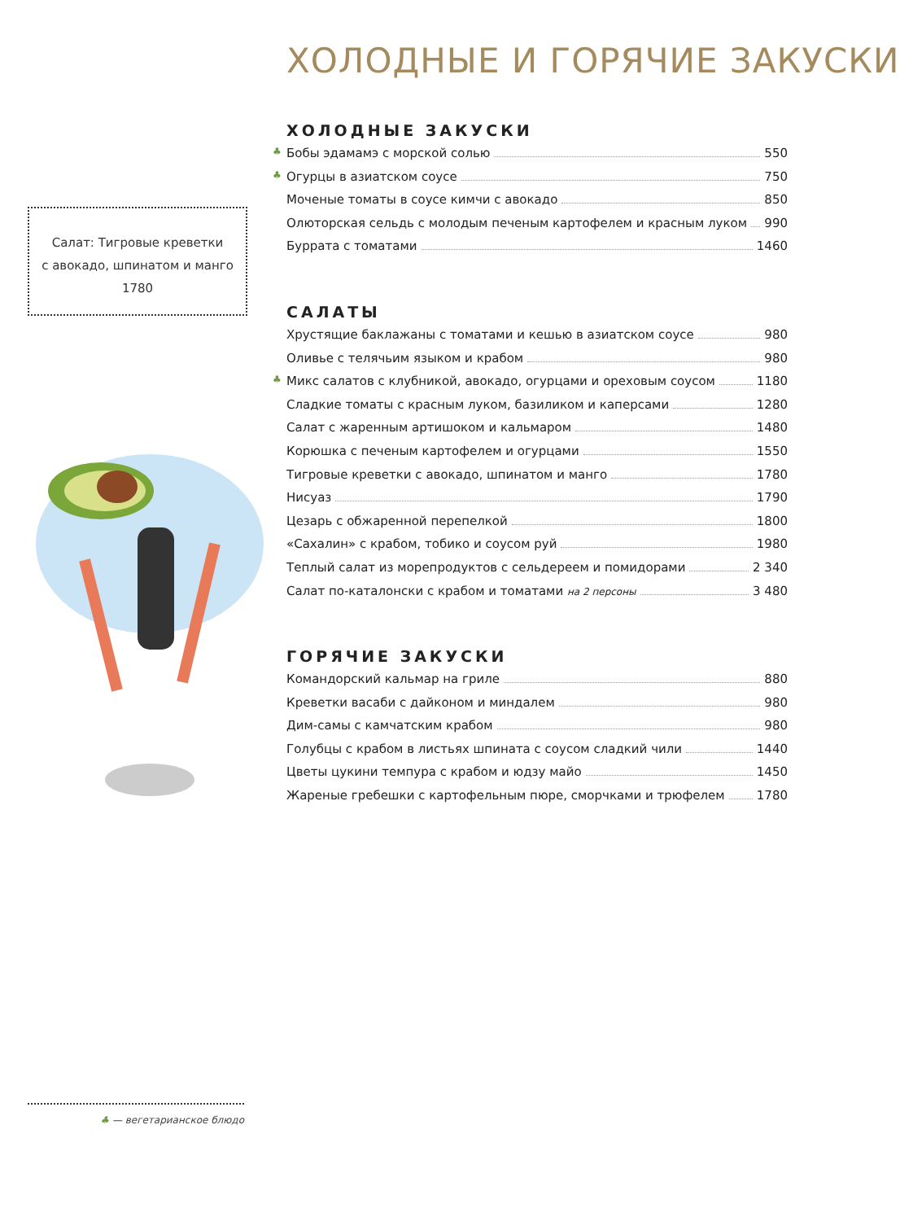Салат: Тигровые креветки
с авокадо, шпинатом и манго
1780
ХОЛОДНЫЕ И ГОРЯЧИЕ ЗАКУСКИ
ХОЛОДНЫЕ ЗАКУСКИ
♣ Бобы эдамамэ с морской солью 550
♣ Огурцы в азиатском соусе 750
Моченые томаты в соусе кимчи с авокадо 850
Олюторская сельдь с молодым печеным картофелем и красным луком 990
Буррата с томатами 1460
САЛАТЫ
Хрустящие баклажаны с томатами и кешью в азиатском соусе 980
Оливье с телячьим языком и крабом 980
♣ Микс салатов с клубникой, авокадо, огурцами и ореховым соусом 1180
Сладкие томаты с красным луком, базиликом и каперсами 1280
Салат с жаренным артишоком и кальмаром 1480
Корюшка с печеным картофелем и огурцами 1550
Тигровые креветки с авокадо, шпинатом и манго 1780
Нисуаз 1790
Цезарь с обжаренной перепелкой 1800
«Сахалин» с крабом, тобико и соусом руй 1980
Теплый салат из морепродуктов с сельдереем и помидорами 2 340
Салат по-каталонски с крабом и томатами на 2 персоны 3 480
ГОРЯЧИЕ ЗАКУСКИ
Командорский кальмар на гриле 880
Креветки васаби с дайконом и миндалем 980
Дим-самы с камчатским крабом 980
Голубцы с крабом в листьях шпината с соусом сладкий чили 1440
Цветы цукини темпура с крабом и юдзу майо 1450
Жареные гребешки с картофельным пюре, сморчками и трюфелем 1780
♣ — вегетарианское блюдо